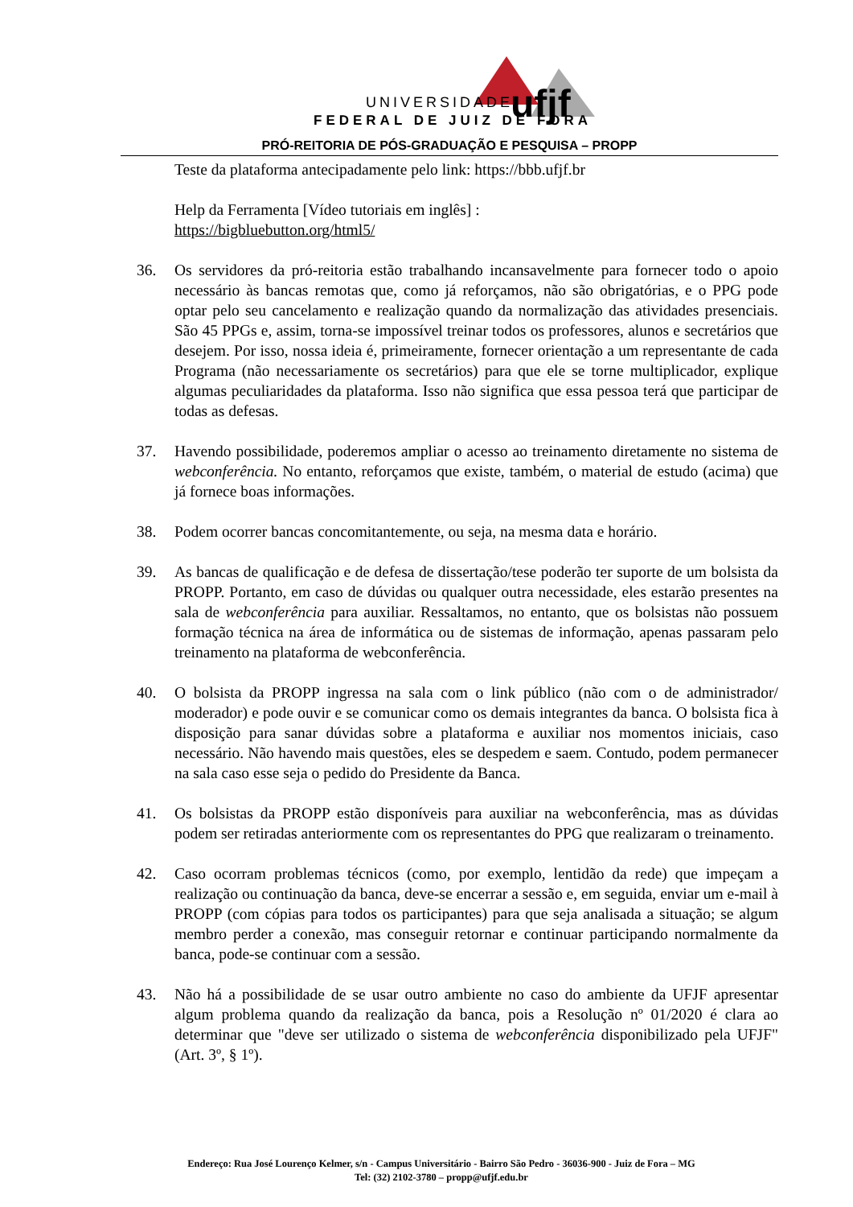UNIVERSIDADE
FEDERAL DE JUIZ DE FORA
ufjf
PRÓ-REITORIA DE PÓS-GRADUAÇÃO E PESQUISA – PROPP
Teste da plataforma antecipadamente pelo link: https://bbb.ufjf.br
Help da Ferramenta [Vídeo tutoriais em inglês] :
https://bigbluebutton.org/html5/
36. Os servidores da pró-reitoria estão trabalhando incansavelmente para fornecer todo o apoio necessário às bancas remotas que, como já reforçamos, não são obrigatórias, e o PPG pode optar pelo seu cancelamento e realização quando da normalização das atividades presenciais. São 45 PPGs e, assim, torna-se impossível treinar todos os professores, alunos e secretários que desejem. Por isso, nossa ideia é, primeiramente, fornecer orientação a um representante de cada Programa (não necessariamente os secretários) para que ele se torne multiplicador, explique algumas peculiaridades da plataforma. Isso não significa que essa pessoa terá que participar de todas as defesas.
37. Havendo possibilidade, poderemos ampliar o acesso ao treinamento diretamente no sistema de webconferência. No entanto, reforçamos que existe, também, o material de estudo (acima) que já fornece boas informações.
38. Podem ocorrer bancas concomitantemente, ou seja, na mesma data e horário.
39. As bancas de qualificação e de defesa de dissertação/tese poderão ter suporte de um bolsista da PROPP. Portanto, em caso de dúvidas ou qualquer outra necessidade, eles estarão presentes na sala de webconferência para auxiliar. Ressaltamos, no entanto, que os bolsistas não possuem formação técnica na área de informática ou de sistemas de informação, apenas passaram pelo treinamento na plataforma de webconferência.
40. O bolsista da PROPP ingressa na sala com o link público (não com o de administrador/ moderador) e pode ouvir e se comunicar como os demais integrantes da banca. O bolsista fica à disposição para sanar dúvidas sobre a plataforma e auxiliar nos momentos iniciais, caso necessário. Não havendo mais questões, eles se despedem e saem. Contudo, podem permanecer na sala caso esse seja o pedido do Presidente da Banca.
41. Os bolsistas da PROPP estão disponíveis para auxiliar na webconferência, mas as dúvidas podem ser retiradas anteriormente com os representantes do PPG que realizaram o treinamento.
42. Caso ocorram problemas técnicos (como, por exemplo, lentidão da rede) que impeçam a realização ou continuação da banca, deve-se encerrar a sessão e, em seguida, enviar um e-mail à PROPP (com cópias para todos os participantes) para que seja analisada a situação; se algum membro perder a conexão, mas conseguir retornar e continuar participando normalmente da banca, pode-se continuar com a sessão.
43. Não há a possibilidade de se usar outro ambiente no caso do ambiente da UFJF apresentar algum problema quando da realização da banca, pois a Resolução nº 01/2020 é clara ao determinar que "deve ser utilizado o sistema de webconferência disponibilizado pela UFJF" (Art. 3º, § 1º).
Endereço: Rua José Lourenço Kelmer, s/n - Campus Universitário - Bairro São Pedro - 36036-900 - Juiz de Fora – MG
Tel: (32) 2102-3780 – propp@ufjf.edu.br